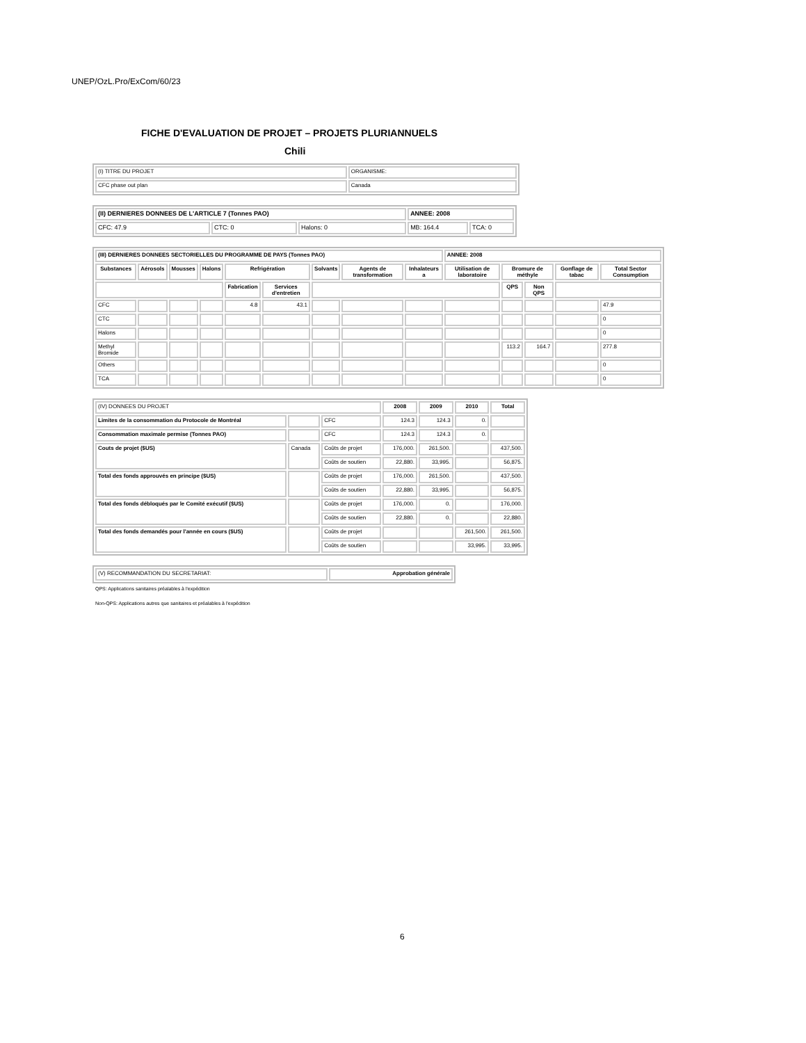UNEP/OzL.Pro/ExCom/60/23
FICHE D'EVALUATION DE PROJET – PROJETS PLURIANNUELS
Chili
| (I) TITRE DU PROJET | ORGANISME: |
| CFC phase out plan | Canada |
| (II) DERNIERES DONNEES DE L'ARTICLE 7 (Tonnes PAO) | | | ANNEE: 2008 | |
| CFC: 47.9 | CTC: 0 | Halons: 0 | MB: 164.4 | TCA: 0 |
| (III) DERNIERES DONNEES SECTORIELLES DU PROGRAMME DE PAYS (Tonnes PAO) | | | | | | | | | ANNEE: 2008 | | | | |
| Substances | Aérosols | Mousses | Halons | Refrigération | | Solvants | Agents de transformation | Inhalateurs a | Utilisation de laboratoire | Bromure de méthyle | | Gonflage de tabac | Total Sector Consumption |
| | | | | Fabrication | Services d'entretien | | | | | QPS | Non QPS | | |
| CFC | | | | 4.8 | 43.1 | | | | | | | | 47.9 |
| CTC | | | | | | | | | | | | | 0 |
| Halons | | | | | | | | | | | | | 0 |
| Methyl Bromide | | | | | | | | | | 113.2 | 164.7 | | 277.8 |
| Others | | | | | | | | | | | | | 0 |
| TCA | | | | | | | | | | | | | 0 |
| (IV) DONNEES DU PROJET | | | 2008 | 2009 | 2010 | Total |
| Limites de la consommation du Protocole de Montréal | | CFC | 124.3 | 124.3 | 0. | |
| Consommation maximale permise (Tonnes PAO) | | CFC | 124.3 | 124.3 | 0. | |
| Couts de projet ($US) | Canada | Coûts de projet | 176,000. | 261,500. | | 437,500. |
| | | Coûts de soutien | 22,880. | 33,995. | | 56,875. |
| Total des fonds approuvés en principe ($US) | | Coûts de projet | 176,000. | 261,500. | | 437,500. |
| | | Coûts de soutien | 22,880. | 33,995. | | 56,875. |
| Total des fonds débloqués par le Comité exécutif ($US) | | Coûts de projet | 176,000. | 0. | | 176,000. |
| | | Coûts de soutien | 22,880. | 0. | | 22,880. |
| Total des fonds demandés pour l'année en cours ($US) | | Coûts de projet | | | 261,500. | 261,500. |
| | | Coûts de soutien | | | 33,995. | 33,995. |
| (V) RECOMMANDATION DU SECRETARIAT: | Approbation générale |
QPS: Applications sanitaires préalables à l'expédition
Non-QPS: Applications autres que sanitaires et préalables à l'expédition
6